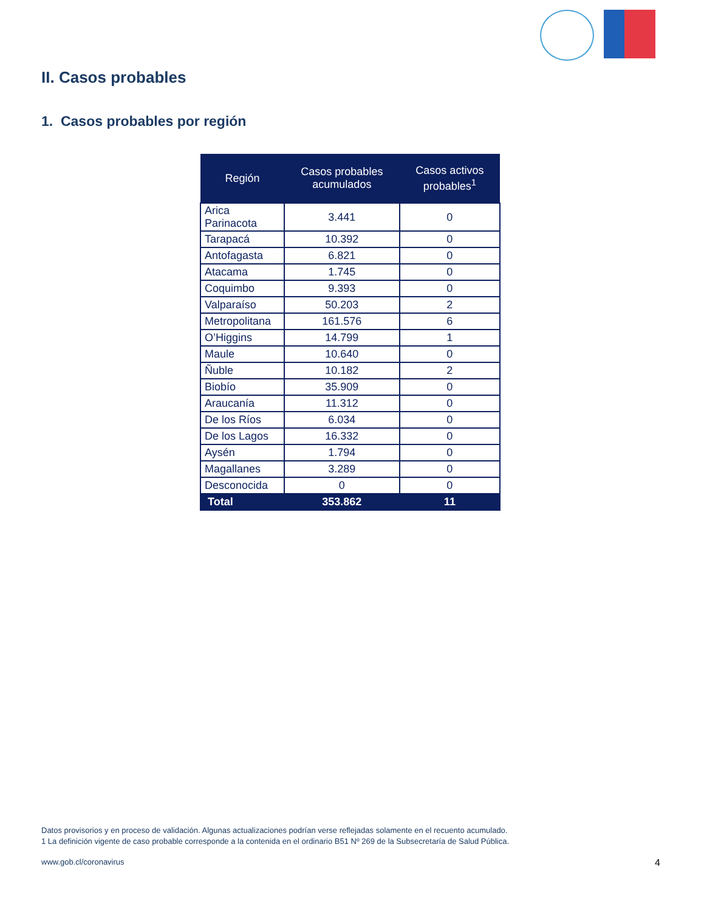II. Casos probables
1. Casos probables por región
| Región | Casos probables acumulados | Casos activos probables<sup>1</sup> |
| --- | --- | --- |
| Arica Parinacota | 3.441 | 0 |
| Tarapacá | 10.392 | 0 |
| Antofagasta | 6.821 | 0 |
| Atacama | 1.745 | 0 |
| Coquimbo | 9.393 | 0 |
| Valparaíso | 50.203 | 2 |
| Metropolitana | 161.576 | 6 |
| O’Higgins | 14.799 | 1 |
| Maule | 10.640 | 0 |
| Ñuble | 10.182 | 2 |
| Biobío | 35.909 | 0 |
| Araucanía | 11.312 | 0 |
| De los Ríos | 6.034 | 0 |
| De los Lagos | 16.332 | 0 |
| Aysén | 1.794 | 0 |
| Magallanes | 3.289 | 0 |
| Desconocida | 0 | 0 |
| Total | 353.862 | 11 |
Datos provisorios y en proceso de validación. Algunas actualizaciones podrían verse reflejadas solamente en el recuento acumulado.
1 La definición vigente de caso probable corresponde a la contenida en el ordinario B51 Nº 269 de la Subsecretaría de Salud Pública.
www.gob.cl/coronavirus 4